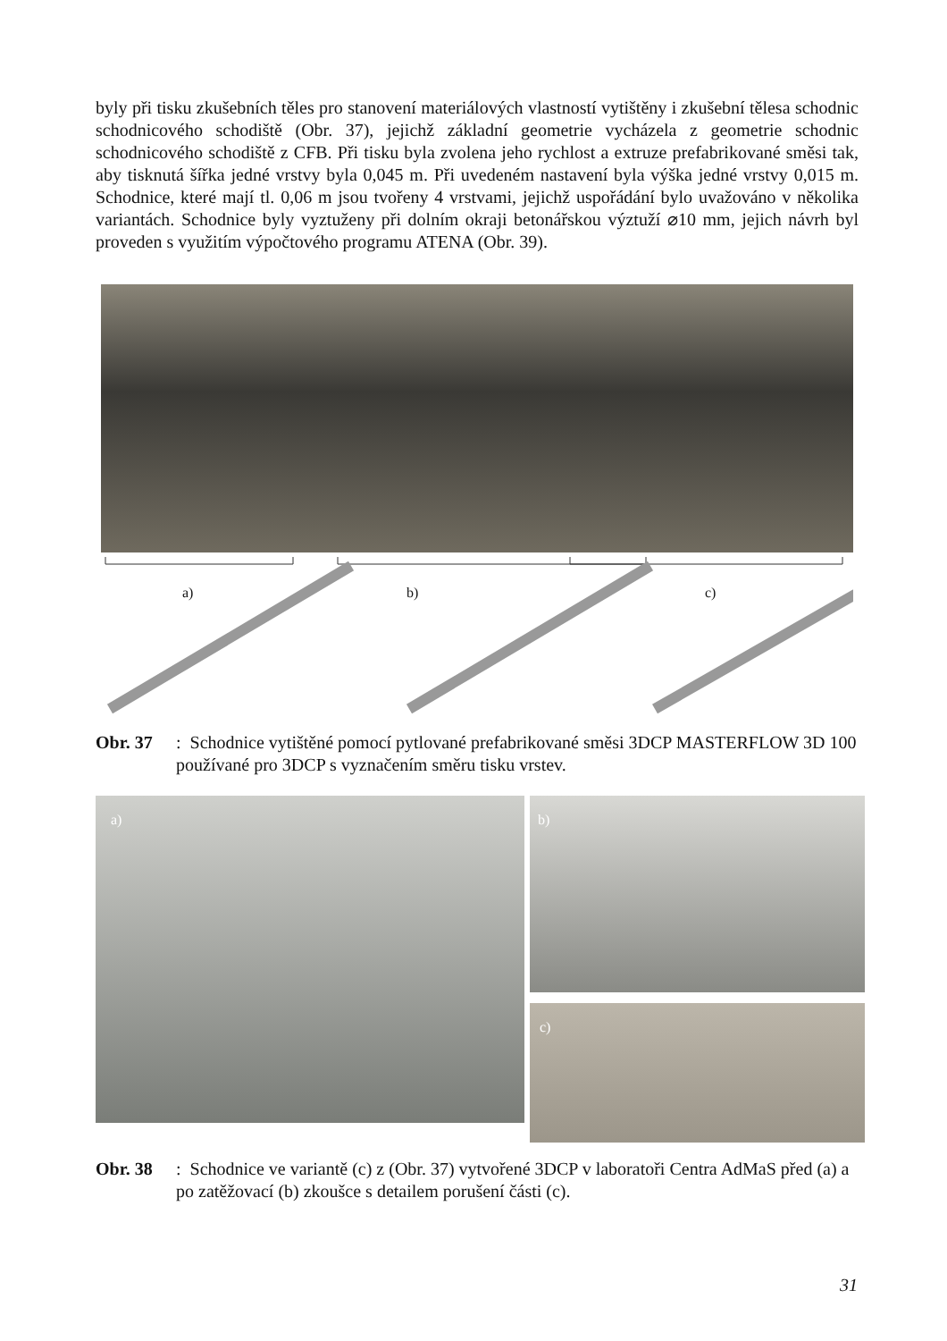byly při tisku zkušebních těles pro stanovení materiálových vlastností vytištěny i zkušební tělesa schodnic schodnicového schodiště (Obr. 37), jejichž základní geometrie vycházela z geometrie schodnic schodnicového schodiště z CFB. Při tisku byla zvolena jeho rychlost a extruze prefabrikované směsi tak, aby tisknutá šířka jedné vrstvy byla 0,045 m. Při uvedeném nastavení byla výška jedné vrstvy 0,015 m. Schodnice, které mají tl. 0,06 m jsou tvořeny 4 vrstvami, jejichž uspořádání bylo uvažováno v několika variantách. Schodnice byly vyztuženy při dolním okraji betonářskou výztuží ⌀10 mm, jejich návrh byl proveden s využitím výpočtového programu ATENA (Obr. 39).
a) b) c)
Obr. 37: Schodnice vytištěné pomocí pytlované prefabrikované směsi 3DCP MASTERFLOW 3D 100 používané pro 3DCP s vyznačením směru tisku vrstev.
a) b)
c)
Obr. 38: Schodnice ve variantě (c) z (Obr. 37) vytvořené 3DCP v laboratoři Centra AdMaS před (a) a po zatěžovací (b) zkoušce s detailem porušení části (c).
31